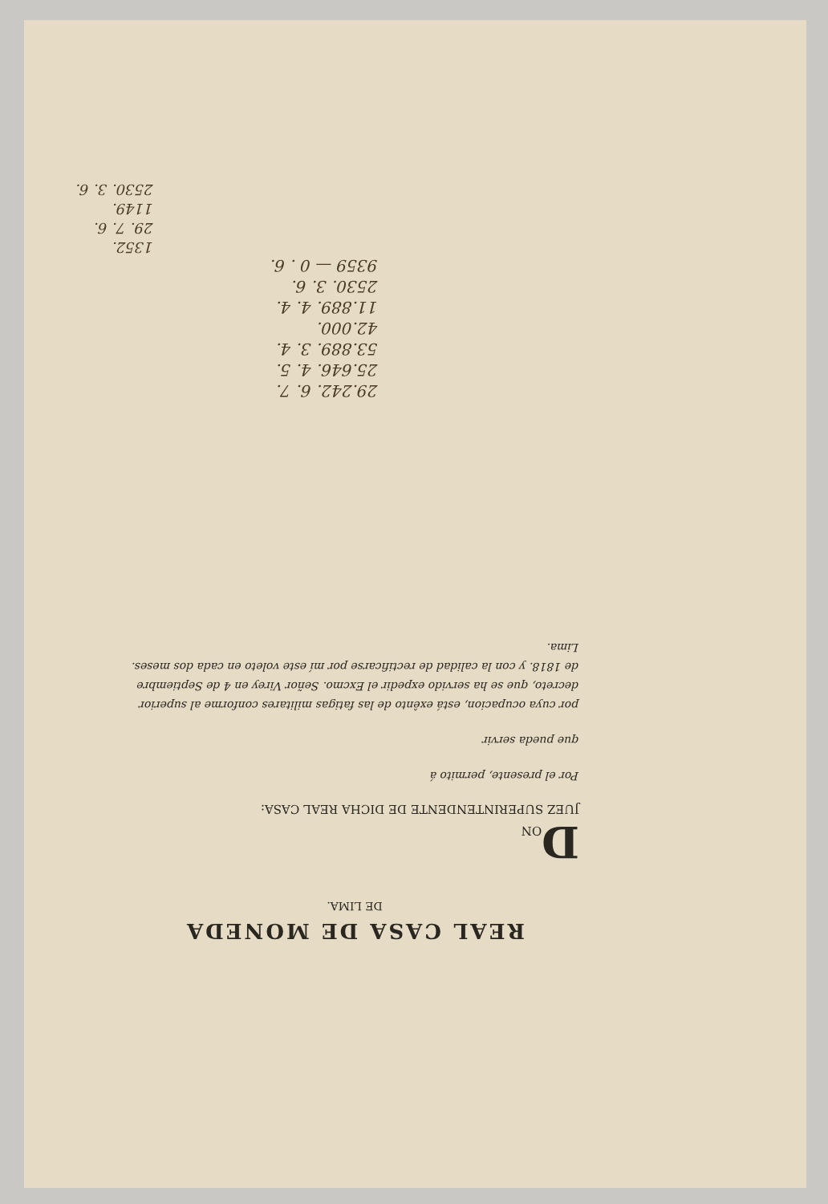REAL CASA DE MONEDA
DE LIMA.
DON
JUEZ SUPERINTENDENTE DE DICHA REAL CASA:
Por el presente, permito á
que pueda servir
por cuya ocupacion, está exênto de las fatigas militares conforme al superior decreto, que se ha servido expedir el Excmo. Señor Virey en 4 de Septiembre de 1818. y con la calidad de rectificarse por mí este voleto en cada dos meses.
Lima.
29.242. 6. 7.
25.646. 4. 5.
53.889. 3. 4.
42.000.
11.889. 4. 4.
2530. 3. 6.
9359 — 0 . 6.
1352.
29. 7. 6.
1149.
2530. 3. 6.